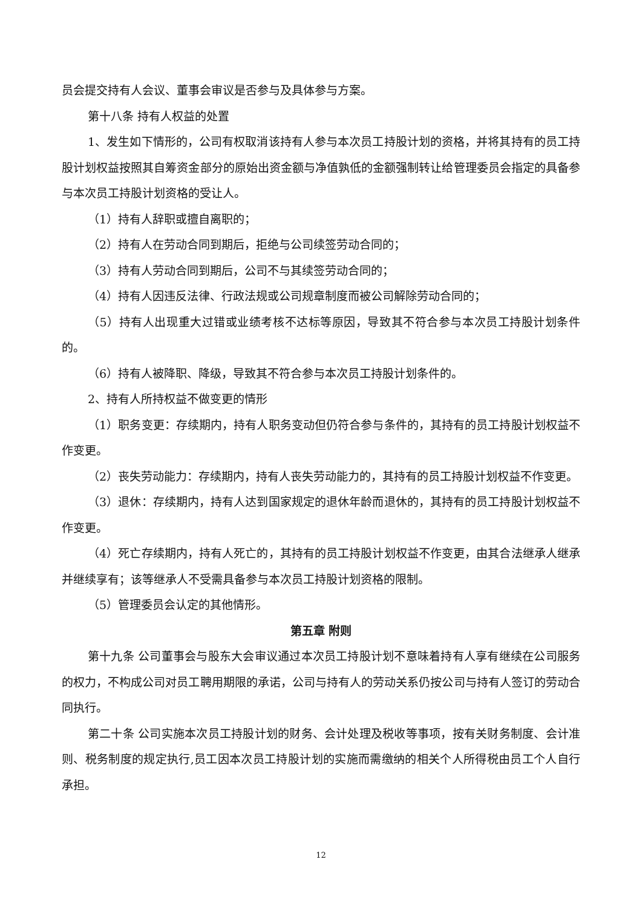员会提交持有人会议、董事会审议是否参与及具体参与方案。
第十八条 持有人权益的处置
1、发生如下情形的，公司有权取消该持有人参与本次员工持股计划的资格，并将其持有的员工持股计划权益按照其自筹资金部分的原始出资金额与净值孰低的金额强制转让给管理委员会指定的具备参与本次员工持股计划资格的受让人。
（1）持有人辞职或擅自离职的；
（2）持有人在劳动合同到期后，拒绝与公司续签劳动合同的；
（3）持有人劳动合同到期后，公司不与其续签劳动合同的；
（4）持有人因违反法律、行政法规或公司规章制度而被公司解除劳动合同的；
（5）持有人出现重大过错或业绩考核不达标等原因，导致其不符合参与本次员工持股计划条件的。
（6）持有人被降职、降级，导致其不符合参与本次员工持股计划条件的。
2、持有人所持权益不做变更的情形
（1）职务变更：存续期内，持有人职务变动但仍符合参与条件的，其持有的员工持股计划权益不作变更。
（2）丧失劳动能力：存续期内，持有人丧失劳动能力的，其持有的员工持股计划权益不作变更。
（3）退休：存续期内，持有人达到国家规定的退休年龄而退休的，其持有的员工持股计划权益不作变更。
（4）死亡存续期内，持有人死亡的，其持有的员工持股计划权益不作变更，由其合法继承人继承并继续享有；该等继承人不受需具备参与本次员工持股计划资格的限制。
（5）管理委员会认定的其他情形。
第五章 附则
第十九条 公司董事会与股东大会审议通过本次员工持股计划不意味着持有人享有继续在公司服务的权力，不构成公司对员工聘用期限的承诺，公司与持有人的劳动关系仍按公司与持有人签订的劳动合同执行。
第二十条 公司实施本次员工持股计划的财务、会计处理及税收等事项，按有关财务制度、会计准则、税务制度的规定执行,员工因本次员工持股计划的实施而需缴纳的相关个人所得税由员工个人自行承担。
12